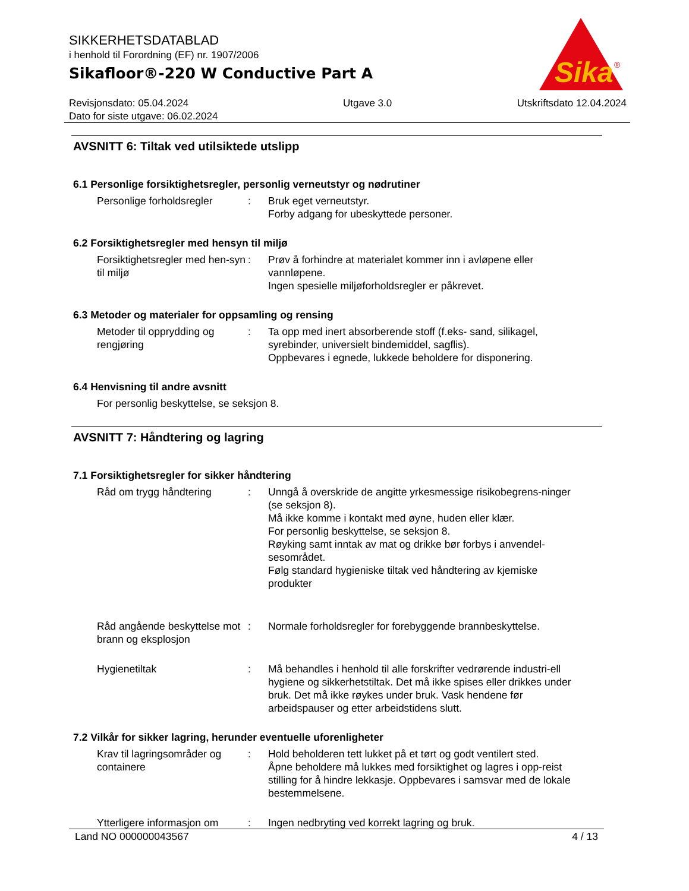SIKKERHETSDATABLAD
i henhold til Forordning (EF) nr. 1907/2006
Sikafloor®-220 W Conductive Part A
Sika
®
Revisjonsdato: 05.04.2024
Dato for siste utgave: 06.02.2024
Utgave 3.0 Utskriftsdato 12.04.2024
AVSNITT 6: Tiltak ved utilsiktede utslipp
6.1 Personlige forsiktighetsregler, personlig verneutstyr og nødrutiner
Personlige forholdsregler
: Bruk eget verneutstyr.
Forby adgang for ubeskyttede personer.
6.2 Forsiktighetsregler med hensyn til miljø
Forsiktighetsregler med hen-syn til miljø
: Prøv å forhindre at materialet kommer inn i avløpene eller vannløpene.
Ingen spesielle miljøforholdsregler er påkrevet.
6.3 Metoder og materialer for oppsamling og rensing
Metoder til opprydding og rengjøring
: Ta opp med inert absorberende stoff (f.eks- sand, silikagel, syrebinder, universielt bindemiddel, sagflis).
Oppbevares i egnede, lukkede beholdere for disponering.
6.4 Henvisning til andre avsnitt
For personlig beskyttelse, se seksjon 8.
AVSNITT 7: Håndtering og lagring
7.1 Forsiktighetsregler for sikker håndtering
Råd om trygg håndtering : Unngå å overskride de angitte yrkesmessige risikobegrens-ninger (se seksjon 8).
Må ikke komme i kontakt med øyne, huden eller klær.
For personlig beskyttelse, se seksjon 8.
Røyking samt inntak av mat og drikke bør forbys i anvendel-sesområdet.
Følg standard hygieniske tiltak ved håndtering av kjemiske produkter
Råd angående beskyttelse mot brann og eksplosjon
: Normale forholdsregler for forebyggende brannbeskyttelse.
Hygienetiltak : Må behandles i henhold til alle forskrifter vedrørende industri-ell hygiene og sikkerhetstiltak. Det må ikke spises eller drikkes under bruk. Det må ikke røykes under bruk. Vask hendene før arbeidspauser og etter arbeidstidens slutt.
7.2 Vilkår for sikker lagring, herunder eventuelle uforenligheter
Krav til lagringsområder og containere
: Hold beholderen tett lukket på et tørt og godt ventilert sted.
Åpne beholdere må lukkes med forsiktighet og lagres i opp-reist stilling for å hindre lekkasje. Oppbevares i samsvar med de lokale bestemmelsene.
Ytterligere informasjon om
: Ingen nedbryting ved korrekt lagring og bruk.
Land NO 000000043567 4 / 13